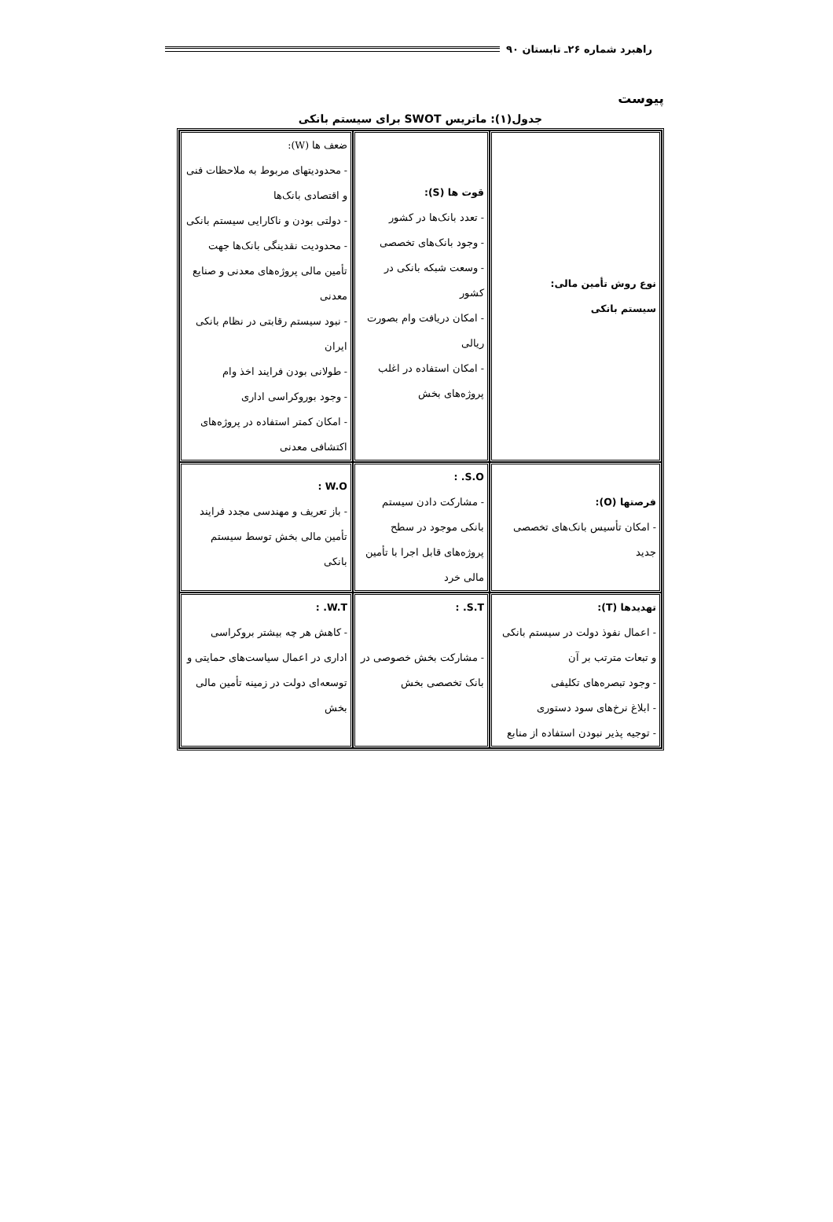راهبرد شماره ۲۶ـ تابستان ۹۰
پیوست
جدول(۱): ماتریس SWOT برای سیستم بانکی
| نوع روش تأمین مالی: سیستم بانکی | قوت ها (S): - تعدد بانک‌ها در کشور - وجود بانک‌های تخصصی - وسعت شبکه بانکی در کشور - امکان دریافت وام بصورت ریالی - امکان استفاده در اغلب پروژه‌های بخش | ضعف ها (W): - محدودیتهای مربوط به ملاحظات فنی و اقتصادی بانک‌ها - دولتی بودن و ناکارایی سیستم بانکی - محدودیت نقدینگی بانک‌ها جهت تأمین مالی پروژه‌های معدنی و صنایع معدنی - نبود سیستم رقابتی در نظام بانکی ایران - طولانی بودن فرایند اخذ وام - وجود بوروکراسی اداری - امکان کمتر استفاده در پروژه‌های اکتشافی معدنی |
| فرصتها (O): - امکان تأسیس بانک‌های تخصصی جدید | S.O. : - مشارکت دادن سیستم بانکی موجود در سطح پروژه‌های قابل اجرا با تأمین مالی خرد | W.O : - باز تعریف و مهندسی مجدد فرایند تأمین مالی بخش توسط سیستم بانکی |
| تهدیدها (T): - اعمال نفوذ دولت در سیستم بانکی و تبعات مترتب بر آن - وجود تبصره‌های تکلیفی - ابلاغ نرخ‌های سود دستوری - توجیه پذیر نبودن استفاده از منابع | S.T. : - مشارکت بخش خصوصی در بانک تخصصی بخش | W.T. : - کاهش هر چه بیشتر بروکراسی اداری در اعمال سیاست‌های حمایتی و توسعه‌ای دولت در زمینه تأمین مالی بخش |